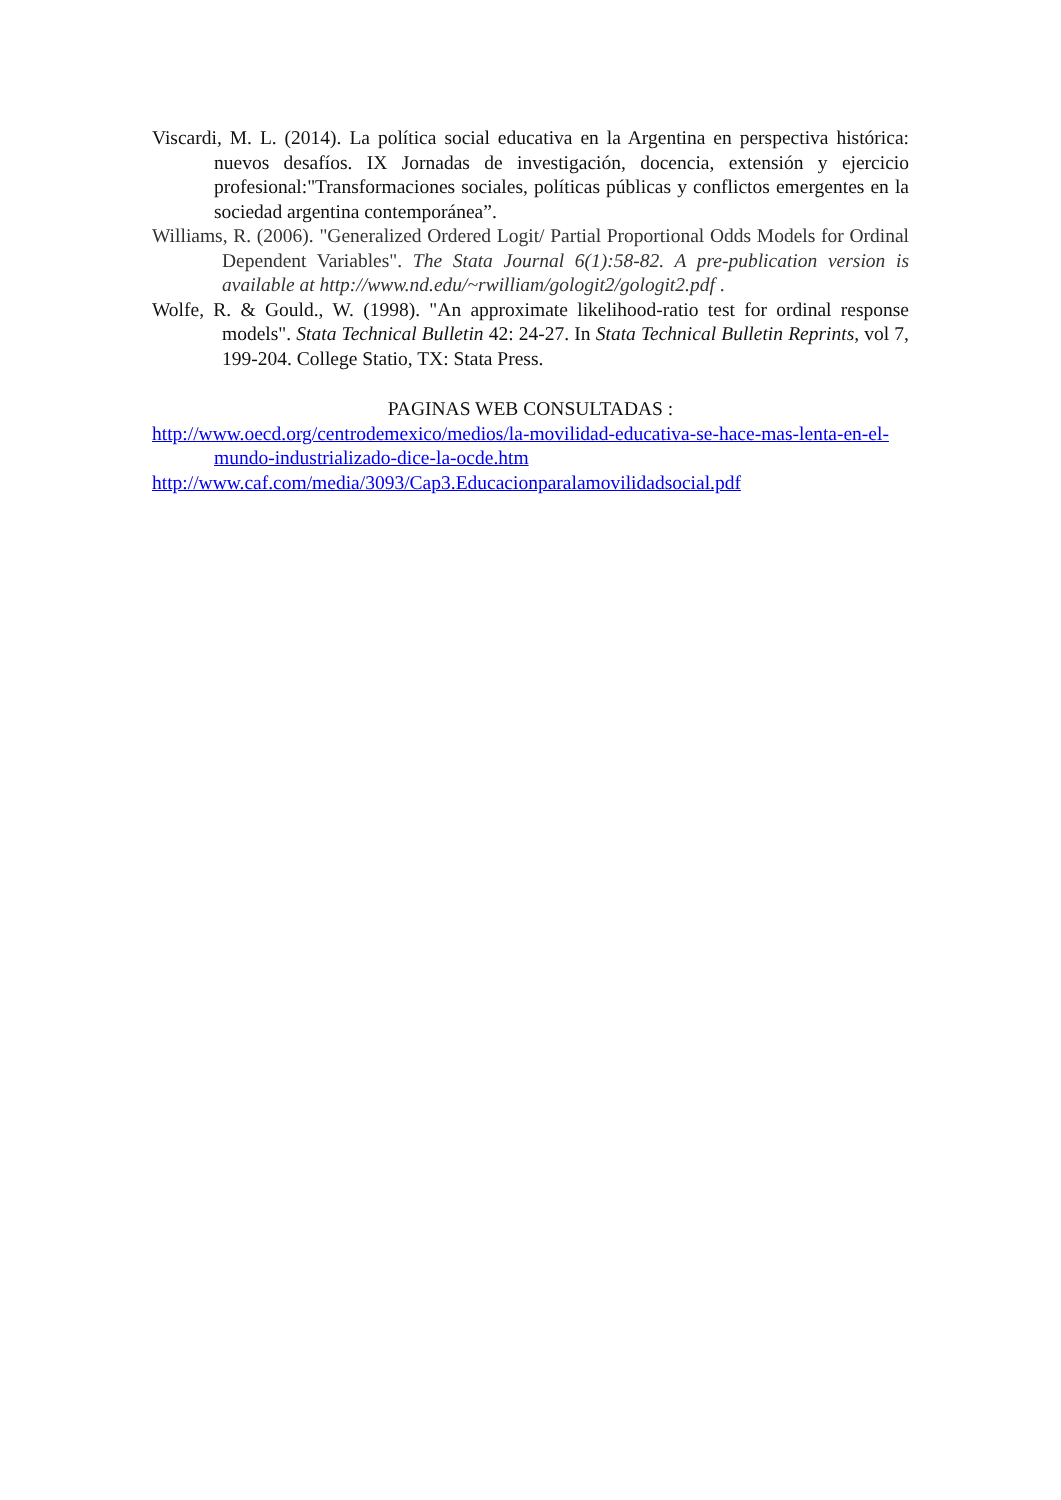Viscardi, M. L. (2014). La política social educativa en la Argentina en perspectiva histórica: nuevos desafíos. IX Jornadas de investigación, docencia, extensión y ejercicio profesional:"Transformaciones sociales, políticas públicas y conflictos emergentes en la sociedad argentina contemporánea”.
Williams, R. (2006). "Generalized Ordered Logit/ Partial Proportional Odds Models for Ordinal Dependent Variables". The Stata Journal 6(1):58-82. A pre-publication version is available at http://www.nd.edu/~rwilliam/gologit2/gologit2.pdf .
Wolfe, R. & Gould., W. (1998). "An approximate likelihood-ratio test for ordinal response models". Stata Technical Bulletin 42: 24-27. In Stata Technical Bulletin Reprints, vol 7, 199-204. College Statio, TX: Stata Press.
PAGINAS WEB CONSULTADAS :
http://www.oecd.org/centrodemexico/medios/la-movilidad-educativa-se-hace-mas-lenta-en-el-mundo-industrializado-dice-la-ocde.htm
http://www.caf.com/media/3093/Cap3.Educacionparalamovilidadsocial.pdf